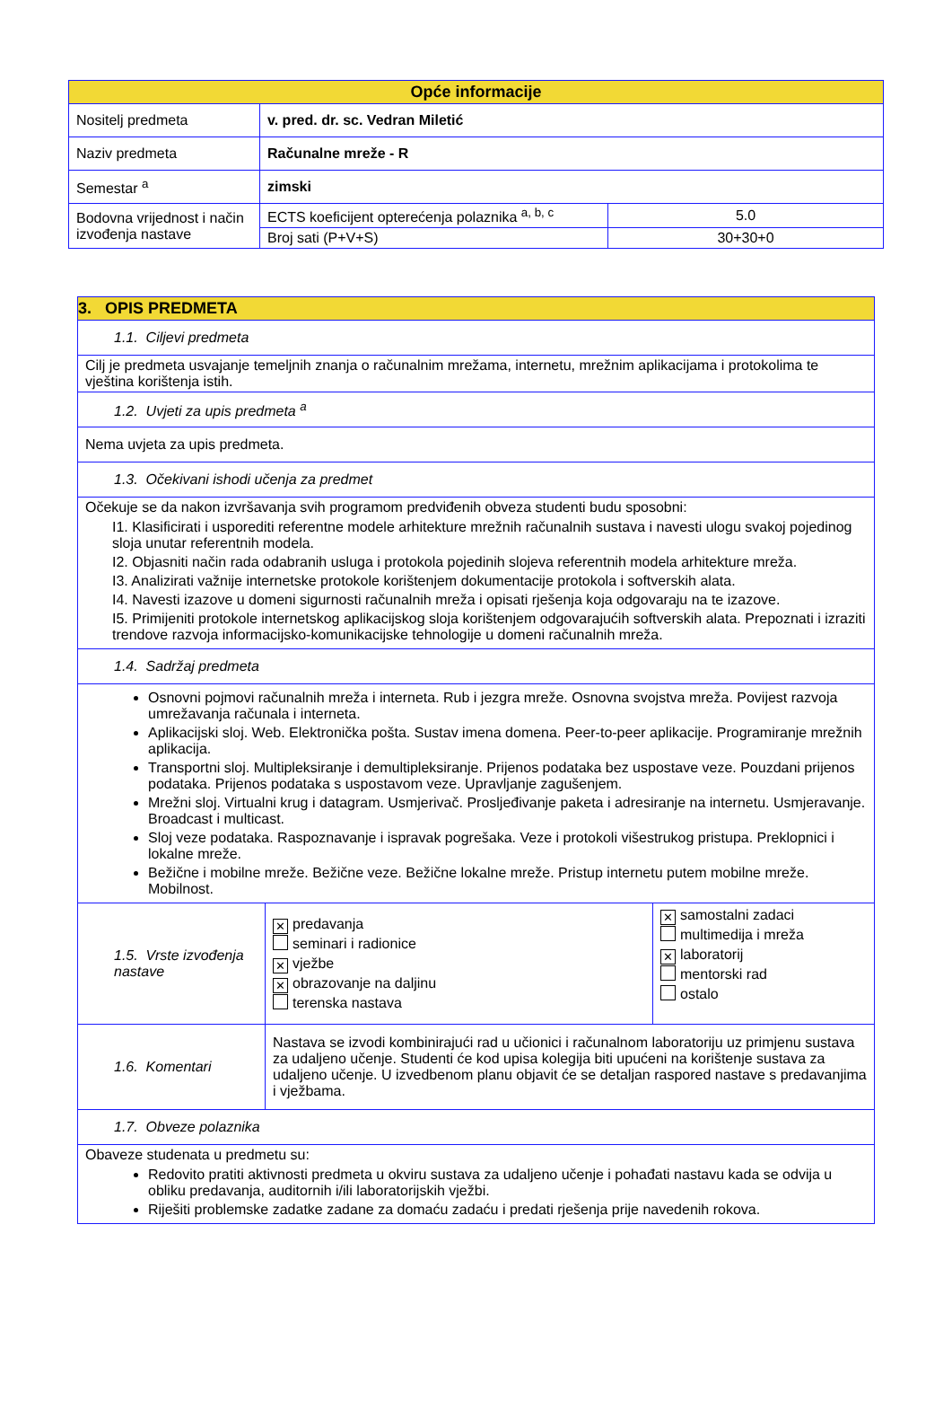| Opće informacije | | |
| --- | --- | --- |
| Nositelj predmeta | v. pred. dr. sc. Vedran Miletić | |
| Naziv predmeta | Računalne mreže - R | |
| Semestar <sup>a</sup> | zimski | |
| Bodovna vrijednost i način izvođenja nastave | ECTS koeficijent opterećenja polaznika <sup>a, b, c</sup> | 5.0 |
| | Broj sati (P+V+S) | 30+30+0 |
| 3. OPIS PREDMETA | | |
| 1.1. Ciljevi predmeta | | |
| Cilj je predmeta usvajanje temeljnih znanja o računalnim mrežama, internetu, mrežnim aplikacijama i protokolima te vještina korištenja istih. | | |
| 1.2. Uvjeti za upis predmeta <sup>a</sup> | | |
| Nema uvjeta za upis predmeta. | | |
| 1.3. Očekivani ishodi učenja za predmet | | |
| Očekuje se da nakon izvršavanja svih programom predviđenih obveza studenti budu sposobni: I1. Klasificirati i usporediti referentne modele arhitekture mrežnih računalnih sustava i navesti ulogu svakoj pojedinog sloja unutar referentnih modela. I2. Objasniti način rada odabranih usluga i protokola pojedinih slojeva referentnih modela arhitekture mreža. I3. Analizirati važnije internetske protokole korištenjem dokumentacije protokola i softverskih alata. I4. Navesti izazove u domeni sigurnosti računalnih mreža i opisati rješenja koja odgovaraju na te izazove. I5. Primijeniti protokole internetskog aplikacijskog sloja korištenjem odgovarajućih softverskih alata. Prepoznati i izraziti trendove razvoja informacijsko-komunikacijske tehnologije u domeni računalnih mreža. | | |
| 1.4. Sadržaj predmeta | | |
| Osnovni pojmovi računalnih mreža i interneta. Rub i jezgra mreže. Osnovna svojstva mreža. Povijest razvoja umrežavanja računala i interneta. Aplikacijski sloj. Web. Elektronička pošta. Sustav imena domena. Peer-to-peer aplikacije. Programiranje mrežnih aplikacija. Transportni sloj. Multipleksiranje i demultipleksiranje. Prijenos podataka bez uspostave veze. Pouzdani prijenos podataka. Prijenos podataka s uspostavom veze. Upravljanje zagušenjem. Mrežni sloj. Virtualni krug i datagram. Usmjerivač. Prosljeđivanje paketa i adresiranje na internetu. Usmjeravanje. Broadcast i multicast. Sloj veze podataka. Raspoznavanje i ispravak pogrešaka. Veze i protokoli višestrukog pristupa. Preklopnici i lokalne mreže. Bežične i mobilne mreže. Bežične veze. Bežične lokalne mreže. Pristup internetu putem mobilne mreže. Mobilnost. | | |
| 1.5. Vrste izvođenja nastave | ✕ predavanja seminari i radionice ✕ vježbe ✕ obrazovanje na daljinu terenska nastava | ✕ samostalni zadaci multimedija i mreža ✕ laboratorij mentorski rad ostalo |
| 1.6. Komentari | Nastava se izvodi kombinirajući rad u učionici i računalnom laboratoriju uz primjenu sustava za udaljeno učenje. Studenti će kod upisa kolegija biti upućeni na korištenje sustava za udaljeno učenje. U izvedbenom planu objavit će se detaljan raspored nastave s predavanjima i vježbama. | |
| 1.7. Obveze polaznika | | |
| Obaveze studenata u predmetu su: Redovito pratiti aktivnosti predmeta u okviru sustava za udaljeno učenje i pohađati nastavu kada se odvija u obliku predavanja, auditornih i/ili laboratorijskih vježbi. Riješiti problemske zadatke zadane za domaću zadaću i predati rješenja prije navedenih rokova. | | |